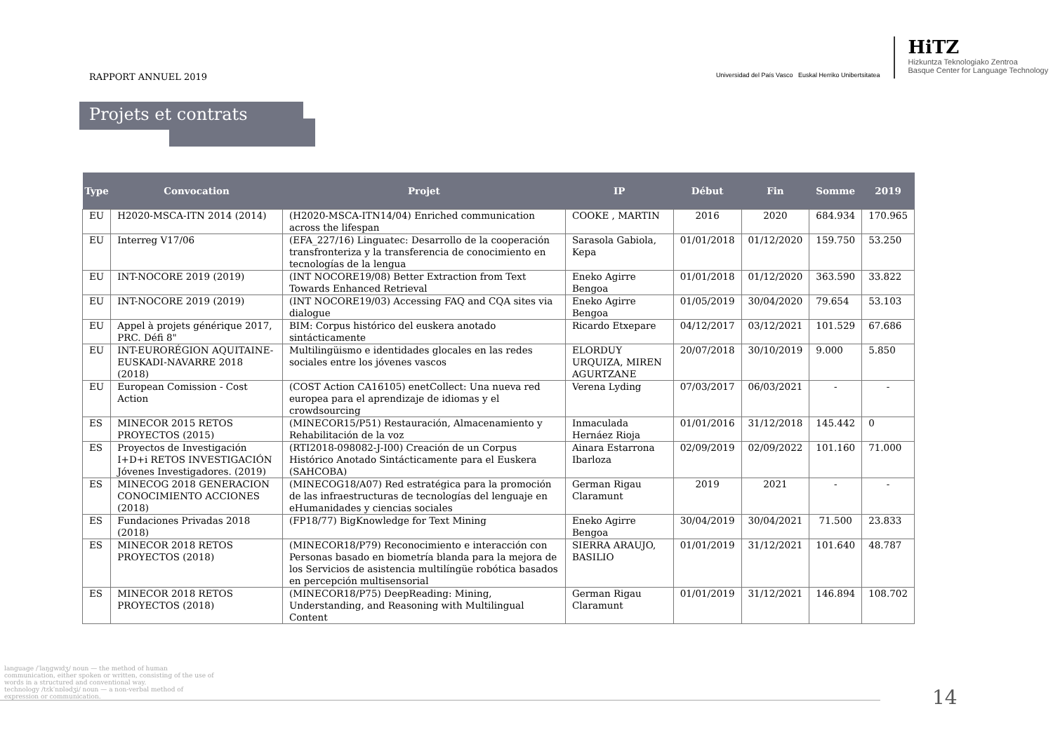RAPPORT ANNUEL 2019
Universidad del País Vasco Euskal Herriko Unibertsitatea
HiTZ
Hizkuntza Teknologiako Zentroa
Basque Center for Language Technology
Projets et contrats
| Type | Convocation | Projet | IP | Début | Fin | Somme | 2019 |
| --- | --- | --- | --- | --- | --- | --- | --- |
| EU | H2020-MSCA-ITN 2014 (2014) | (H2020-MSCA-ITN14/04) Enriched communication across the lifespan | COOKE , MARTIN | 2016 | 2020 | 684.934 | 170.965 |
| EU | Interreg V17/06 | (EFA_227/16) Linguatec: Desarrollo de la cooperación transfronteriza y la transferencia de conocimiento en tecnologías de la lengua | Sarasola Gabiola, Kepa | 01/01/2018 | 01/12/2020 | 159.750 | 53.250 |
| EU | INT-NOCORE 2019 (2019) | (INT NOCORE19/08) Better Extraction from Text Towards Enhanced Retrieval | Eneko Agirre Bengoa | 01/01/2018 | 01/12/2020 | 363.590 | 33.822 |
| EU | INT-NOCORE 2019 (2019) | (INT NOCORE19/03) Accessing FAQ and CQA sites via dialogue | Eneko Agirre Bengoa | 01/05/2019 | 30/04/2020 | 79.654 | 53.103 |
| EU | Appel à projets générique 2017, PRC. Défi 8" | BIM: Corpus histórico del euskera anotado sintácticamente | Ricardo Etxepare | 04/12/2017 | 03/12/2021 | 101.529 | 67.686 |
| EU | INT-EURORÉGION AQUITAINE-EUSKADI-NAVARRE 2018 (2018) | Multilingüismo e identidades glocales en las redes sociales entre los jóvenes vascos | ELORDUY URQUIZA, MIREN AGURTZANE | 20/07/2018 | 30/10/2019 | 9.000 | 5.850 |
| EU | European Comission - Cost Action | (COST Action CA16105) enetCollect: Una nueva red europea para el aprendizaje de idiomas y el crowdsourcing | Verena Lyding | 07/03/2017 | 06/03/2021 | - | - |
| ES | MINECOR 2015 RETOS PROYECTOS (2015) | (MINECOR15/P51) Restauración, Almacenamiento y Rehabilitación de la voz | Inmaculada Hernáez Rioja | 01/01/2016 | 31/12/2018 | 145.442 | 0 |
| ES | Proyectos de Investigación I+D+i RETOS INVESTIGACIÓN Jóvenes Investigadores. (2019) | (RTI2018-098082-J-I00) Creación de un Corpus Histórico Anotado Sintácticamente para el Euskera (SAHCOBA) | Ainara Estarrona Ibarloza | 02/09/2019 | 02/09/2022 | 101.160 | 71.000 |
| ES | MINECOG 2018 GENERACION CONOCIMIENTO ACCIONES (2018) | (MINECOG18/A07) Red estratégica para la promoción de las infraestructuras de tecnologías del lenguaje en eHumanidades y ciencias sociales | German Rigau Claramunt | 2019 | 2021 | - | - |
| ES | Fundaciones Privadas 2018 (2018) | (FP18/77) BigKnowledge for Text Mining | Eneko Agirre Bengoa | 30/04/2019 | 30/04/2021 | 71.500 | 23.833 |
| ES | MINECOR 2018 RETOS PROYECTOS (2018) | (MINECOR18/P79) Reconocimiento e interacción con Personas basado en biometría blanda para la mejora de los Servicios de asistencia multilíngüe robótica basados en percepción multisensorial | SIERRA ARAUJO, BASILIO | 01/01/2019 | 31/12/2021 | 101.640 | 48.787 |
| ES | MINECOR 2018 RETOS PROYECTOS (2018) | (MINECOR18/P75) DeepReading: Mining, Understanding, and Reasoning with Multilingual Content | German Rigau Claramunt | 01/01/2019 | 31/12/2021 | 146.894 | 108.702 |
language /ˈlaŋɡwɪdʒ/ noun — the method of human communication, either spoken or written, consisting of the use of words in a structured and conventional way.
technology /tɛkˈnɒlədʒi/ noun — a non-verbal method of expression or communication.
14